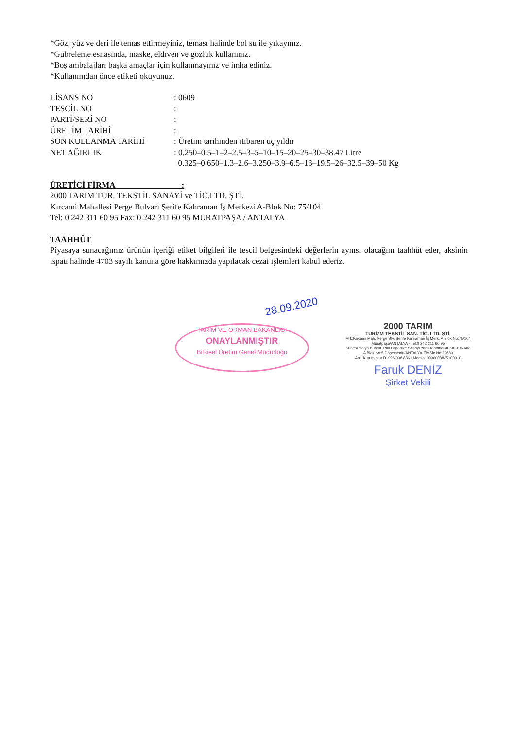*Göz, yüz ve deri ile temas ettirmeyiniz, teması halinde bol su ile yıkayınız.
*Gübreleme esnasında, maske, eldiven ve gözlük kullanınız.
*Boş ambalajları başka amaçlar için kullanmayınız ve imha ediniz.
*Kullanımdan önce etiketi okuyunuz.
LİSANS NO: 0609
TESCİL NO:
PARTİ/SERİ NO:
ÜRETİM TARİHİ:
SON KULLANMA TARİHİ: Üretim tarihinden itibaren üç yıldır
NET AĞIRLIK: 0.250–0.5–1–2–2.5–3–5–10–15–20–25–30–38.47 Litre
0.325–0.650–1.3–2.6–3.250–3.9–6.5–13–19.5–26–32.5–39–50 Kg
ÜRETİCİ FİRMA :
2000 TARIM TUR. TEKSTİL SANAYİ ve TİC.LTD. ŞTİ.
Kırcami Mahallesi Perge Bulvarı Şerife Kahraman İş Merkezi A-Blok No: 75/104
Tel: 0 242 311 60 95 Fax: 0 242 311 60 95 MURATPAŞA / ANTALYA
TAAHHÜT
Piyasaya sunacağımız ürünün içeriği etiket bilgileri ile tescil belgesindeki değerlerin aynısı olacağını taahhüt eder, aksinin ispatı halinde 4703 sayılı kanuna göre hakkımızda yapılacak cezai işlemleri kabul ederiz.
28.09.2020
TARIM VE ORMAN BAKANLIĞI
ONAYLANMIŞTIR
Bitkisel Üretim Genel Müdürlüğü
2000 TARIM
TURİZM TEKSTİL SAN. TİC. LTD. ŞTİ.
Mrk:Kırcami Mah. Perge Blv. Şerife Kahraman İş Merk. A Blok No:75/104 Muratpaşa/ANTALYA - Tel:0 242 311 60 95
Şube:Antalya Burdur Yolu Organize Sanayi Yanı Toptancılar Sit. 106 Ada A Blok No:5 Döşemealtı/ANTALYA-Tic.Sic.No:29680
Ant. Kurumlar V.D. 996 008 8361 Mersis: 0996008835100010
Faruk DENİZ
Şirket Vekili